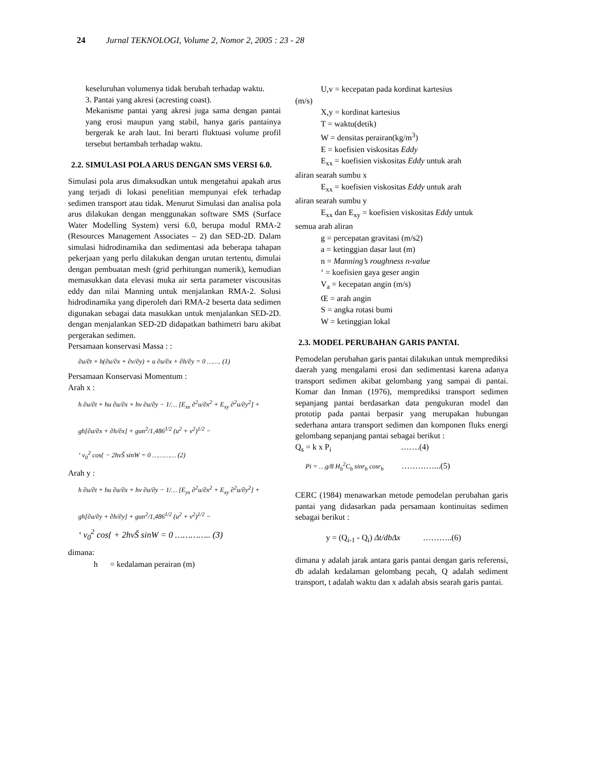24 Jurnal TEKNOLOGI, Volume 2, Nomor 2, 2005 : 23 - 28
keseluruhan volumenya tidak berubah terhadap waktu.
3. Pantai yang akresi (acresting coast).
Mekanisme pantai yang akresi juga sama dengan pantai yang erosi maupun yang stabil, hanya garis pantainya bergerak ke arah laut. Ini berarti fluktuasi volume profil tersebut bertambah terhadap waktu.
2.2. SIMULASI POLA ARUS DENGAN SMS VERSI 6.0.
Simulasi pola arus dimaksudkan untuk mengetahui apakah arus yang terjadi di lokasi penelitian mempunyai efek terhadap sedimen transport atau tidak. Menurut Simulasi dan analisa pola arus dilakukan dengan menggunakan software SMS (Surface Water Modelling System) versi 6.0, berupa modul RMA-2 (Resources Management Associates – 2) dan SED-2D. Dalam simulasi hidrodinamika dan sedimentasi ada beberapa tahapan pekerjaan yang perlu dilakukan dengan urutan tertentu, dimulai dengan pembuatan mesh (grid perhitungan numerik), kemudian memasukkan data elevasi muka air serta parameter viscousitas eddy dan nilai Manning untuk menjalankan RMA-2. Solusi hidrodinamika yang diperoleh dari RMA-2 beserta data sedimen digunakan sebagai data masukkan untuk menjalankan SED-2D. dengan menjalankan SED-2D didapatkan bathimetri baru akibat pergerakan sedimen.
Persamaan konservasi Massa : :
∂u/∂t + h(∂u/∂x + ∂v/∂y) + u ∂u/∂x + ∂h/∂y = 0 ……. (1)
Persamaan Konservasi Momentum :
Arah x :
h ∂u/∂t + hu ∂u/∂x + hv ∂u/∂y − 1/… [E<sub>xx</sub> ∂<sup>2</sup>u/∂x<sup>2</sup> + E<sub>xy</sub> ∂<sup>2</sup>u/∂y<sup>2</sup>] +
gh[∂a/∂x + ∂h/∂x] + gun<sup>2</sup>/1,486<sup>1/2</sup> (u<sup>2</sup> + v<sup>2</sup>)<sup>1/2</sup> −
‘ v<sub>0</sub><sup>2</sup> cos{ − 2hvŠ sinW = 0 ………… (2)
Arah y :
h ∂u/∂t + hu ∂u/∂x + hv ∂u/∂y − 1/… [E<sub>yx</sub> ∂<sup>2</sup>u/∂x<sup>2</sup> + E<sub>xy</sub> ∂<sup>2</sup>u/∂y<sup>2</sup>] +
gh[∂a/∂y + ∂h/∂y] + gun<sup>2</sup>/1,486<sup>1/2</sup> (u<sup>2</sup> + v<sup>2</sup>)<sup>1/2</sup> −
‘ v<sub>0</sub><sup>2</sup> cos{ + 2hvŠ sinW = 0 ………….. (3)
dimana:
h = kedalaman perairan (m)
U,v = kecepatan pada kordinat kartesius
(m/s)
X,y = kordinat kartesius
T = waktu(detik)
W = densitas perairan(kg/m<sup>3</sup>)
E = koefisien viskositas Eddy
E<sub>xx</sub> = koefisien viskositas Eddy untuk arah
aliran searah sumbu x
E<sub>xx</sub> = koefisien viskositas Eddy untuk arah
aliran searah sumbu y
E<sub>xx</sub> dan E<sub>xy</sub> = koefisien viskositas Eddy untuk
semua arah aliran
g = percepatan gravitasi (m/s2)
a = ketinggian dasar laut (m)
n = Manning’s roughness n-value
‘ = koefisien gaya geser angin
V<sub>a</sub> = kecepatan angin (m/s)
Œ = arah angin
S = angka rotasi bumi
W = ketinggian lokal
2.3. MODEL PERUBAHAN GARIS PANTAI.
Pemodelan perubahan garis pantai dilakukan untuk memprediksi daerah yang mengalami erosi dan sedimentasi karena adanya transport sedimen akibat gelombang yang sampai di pantai. Komar dan Inman (1976), memprediksi transport sedimen sepanjang pantai berdasarkan data pengukuran model dan prototip pada pantai berpasir yang merupakan hubungan sederhana antara transport sedimen dan komponen fluks energi gelombang sepanjang pantai sebagai berikut :
Q<sub>s</sub> = k x P<sub>i</sub> …….(4)
Pi = …g/8 H<sub>b</sub><sup>2</sup>C<sub>b</sub> sinr<sub>b</sub> cosr<sub>b</sub> …………...(5)
CERC (1984) menawarkan metode pemodelan perubahan garis pantai yang didasarkan pada persamaan kontinuitas sedimen sebagai berikut :
y = (Q<sub>i-1</sub> - Q<sub>i</sub>) Δt/dbΔx ………..(6)
dimana y adalah jarak antara garis pantai dengan garis referensi, db adalah kedalaman gelombang pecah, Q adalah sediment transport, t adalah waktu dan x adalah absis searah garis pantai.